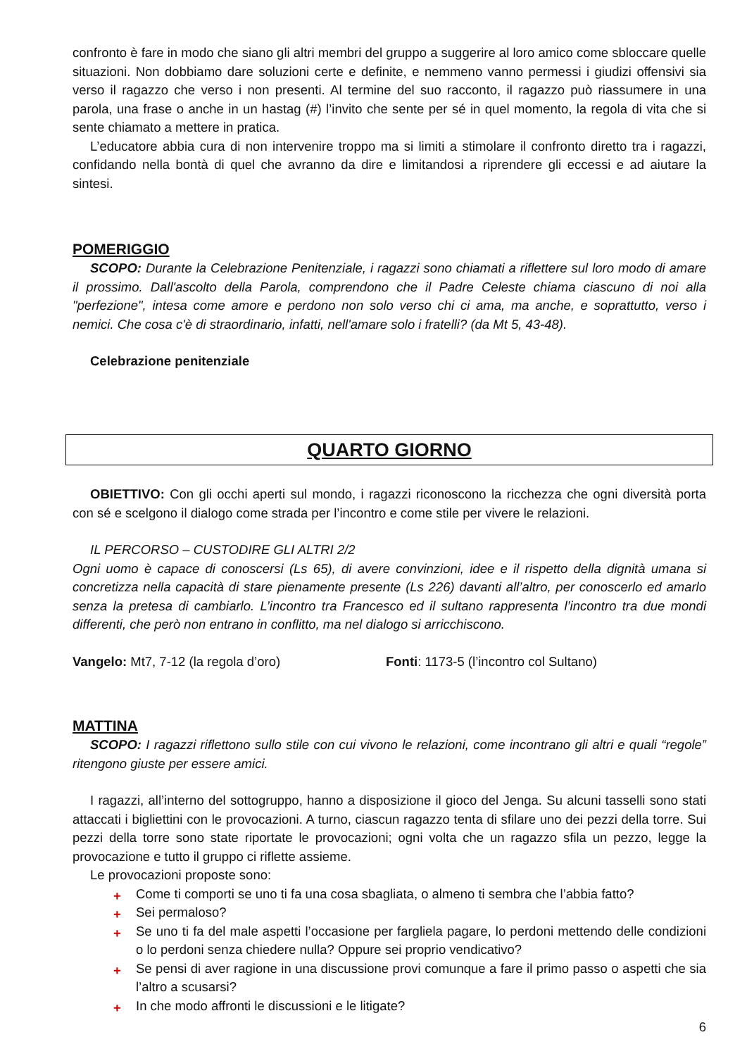confronto è fare in modo che siano gli altri membri del gruppo a suggerire al loro amico come sbloccare quelle situazioni. Non dobbiamo dare soluzioni certe e definite, e nemmeno vanno permessi i giudizi offensivi sia verso il ragazzo che verso i non presenti. Al termine del suo racconto, il ragazzo può riassumere in una parola, una frase o anche in un hastag (#) l’invito che sente per sé in quel momento, la regola di vita che si sente chiamato a mettere in pratica.
L’educatore abbia cura di non intervenire troppo ma si limiti a stimolare il confronto diretto tra i ragazzi, confidando nella bontà di quel che avranno da dire e limitandosi a riprendere gli eccessi e ad aiutare la sintesi.
POMERIGGIO
SCOPO: Durante la Celebrazione Penitenziale, i ragazzi sono chiamati a riflettere sul loro modo di amare il prossimo. Dall'ascolto della Parola, comprendono che il Padre Celeste chiama ciascuno di noi alla "perfezione", intesa come amore e perdono non solo verso chi ci ama, ma anche, e soprattutto, verso i nemici. Che cosa c'è di straordinario, infatti, nell'amare solo i fratelli? (da Mt 5, 43-48).
Celebrazione penitenziale
QUARTO GIORNO
OBIETTIVO: Con gli occhi aperti sul mondo, i ragazzi riconoscono la ricchezza che ogni diversità porta con sé e scelgono il dialogo come strada per l’incontro e come stile per vivere le relazioni.
IL PERCORSO – CUSTODIRE GLI ALTRI 2/2
Ogni uomo è capace di conoscersi (Ls 65), di avere convinzioni, idee e il rispetto della dignità umana si concretizza nella capacità di stare pienamente presente (Ls 226) davanti all’altro, per conoscerlo ed amarlo senza la pretesa di cambiarlo. L’incontro tra Francesco ed il sultano rappresenta l’incontro tra due mondi differenti, che però non entrano in conflitto, ma nel dialogo si arricchiscono.
Vangelo: Mt7, 7-12 (la regola d’oro) Fonti: 1173-5 (l’incontro col Sultano)
MATTINA
SCOPO: I ragazzi riflettono sullo stile con cui vivono le relazioni, come incontrano gli altri e quali “regole” ritengono giuste per essere amici.
I ragazzi, all’interno del sottogruppo, hanno a disposizione il gioco del Jenga. Su alcuni tasselli sono stati attaccati i bigliettini con le provocazioni. A turno, ciascun ragazzo tenta di sfilare uno dei pezzi della torre. Sui pezzi della torre sono state riportate le provocazioni; ogni volta che un ragazzo sfila un pezzo, legge la provocazione e tutto il gruppo ci riflette assieme.
Le provocazioni proposte sono:
+ Come ti comporti se uno ti fa una cosa sbagliata, o almeno ti sembra che l’abbia fatto?
+ Sei permaloso?
+ Se uno ti fa del male aspetti l’occasione per fargliela pagare, lo perdoni mettendo delle condizioni o lo perdoni senza chiedere nulla? Oppure sei proprio vendicativo?
+ Se pensi di aver ragione in una discussione provi comunque a fare il primo passo o aspetti che sia l’altro a scusarsi?
+ In che modo affronti le discussioni e le litigate?
6